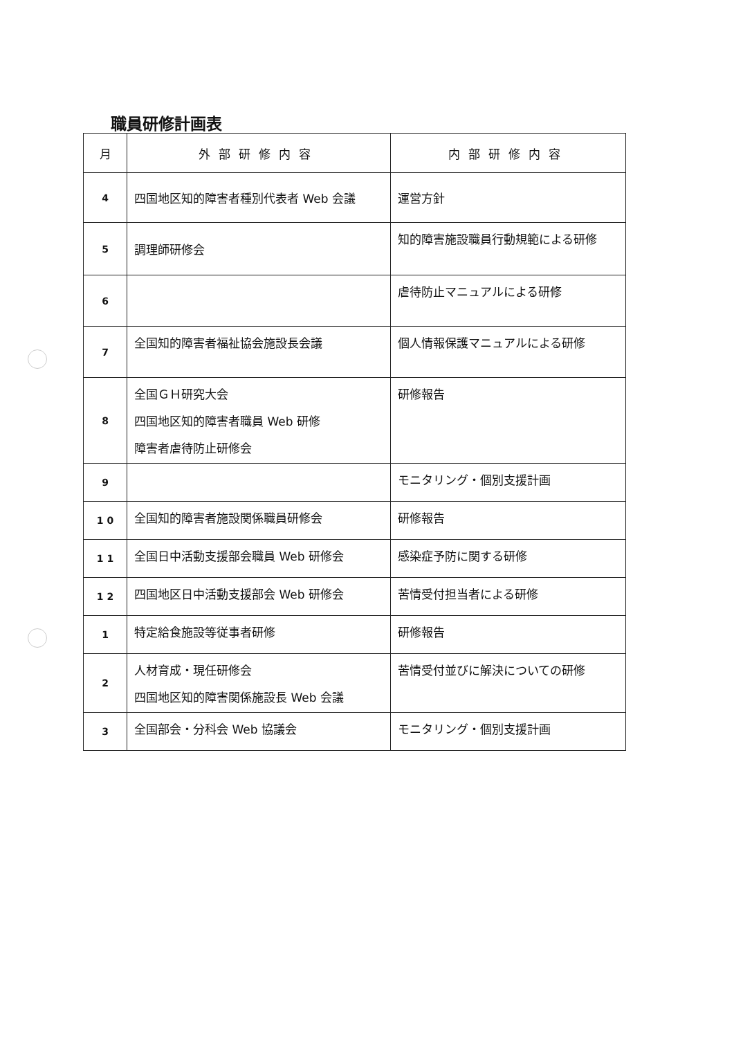職員研修計画表
| 月 | 外部研修内容 | 内部研修内容 |
| --- | --- | --- |
| 4 | 四国地区知的障害者種別代表者 Web 会議 | 運営方針 |
| 5 | 調理師研修会 | 知的障害施設職員行動規範による研修 |
| 6 | | 虐待防止マニュアルによる研修 |
| 7 | 全国知的障害者福祉協会施設長会議 | 個人情報保護マニュアルによる研修 |
| 8 | 全国ＧＨ研究大会 四国地区知的障害者職員 Web 研修 障害者虐待防止研修会 | 研修報告 |
| 9 | | モニタリング・個別支援計画 |
| 1 0 | 全国知的障害者施設関係職員研修会 | 研修報告 |
| 1 1 | 全国日中活動支援部会職員 Web 研修会 | 感染症予防に関する研修 |
| 1 2 | 四国地区日中活動支援部会 Web 研修会 | 苦情受付担当者による研修 |
| 1 | 特定給食施設等従事者研修 | 研修報告 |
| 2 | 人材育成・現任研修会 四国地区知的障害関係施設長 Web 会議 | 苦情受付並びに解決についての研修 |
| 3 | 全国部会・分科会 Web 協議会 | モニタリング・個別支援計画 |